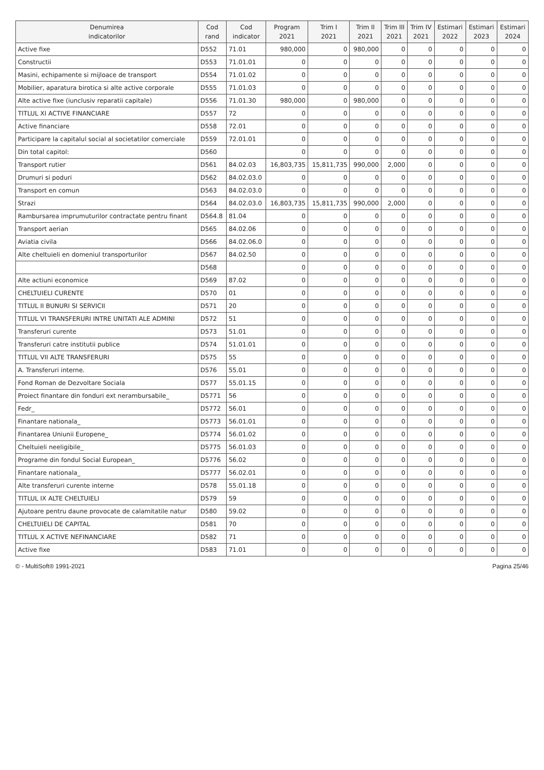| Denumirea indicatorilor | Cod rand | Cod indicator | Program 2021 | Trim I 2021 | Trim II 2021 | Trim III 2021 | Trim IV 2021 | Estimari 2022 | Estimari 2023 | Estimari 2024 |
| --- | --- | --- | --- | --- | --- | --- | --- | --- | --- | --- |
| Active fixe | D552 | 71.01 | 980,000 | 0 | 980,000 | 0 | 0 | 0 | 0 | 0 |
| Constructii | D553 | 71.01.01 | 0 | 0 | 0 | 0 | 0 | 0 | 0 | 0 |
| Masini, echipamente si mijloace de transport | D554 | 71.01.02 | 0 | 0 | 0 | 0 | 0 | 0 | 0 | 0 |
| Mobilier, aparatura birotica si alte active corporale | D555 | 71.01.03 | 0 | 0 | 0 | 0 | 0 | 0 | 0 | 0 |
| Alte active fixe (iunclusiv reparatii capitale) | D556 | 71.01.30 | 980,000 | 0 | 980,000 | 0 | 0 | 0 | 0 | 0 |
| TITLUL XI ACTIVE FINANCIARE | D557 | 72 | 0 | 0 | 0 | 0 | 0 | 0 | 0 | 0 |
| Active financiare | D558 | 72.01 | 0 | 0 | 0 | 0 | 0 | 0 | 0 | 0 |
| Participare la capitalul social al societatilor comerciale | D559 | 72.01.01 | 0 | 0 | 0 | 0 | 0 | 0 | 0 | 0 |
| Din total capitol: | D560 | | 0 | 0 | 0 | 0 | 0 | 0 | 0 | 0 |
| Transport rutier | D561 | 84.02.03 | 16,803,735 | 15,811,735 | 990,000 | 2,000 | 0 | 0 | 0 | 0 |
| Drumuri si poduri | D562 | 84.02.03.0 | 0 | 0 | 0 | 0 | 0 | 0 | 0 | 0 |
| Transport en comun | D563 | 84.02.03.0 | 0 | 0 | 0 | 0 | 0 | 0 | 0 | 0 |
| Strazi | D564 | 84.02.03.0 | 16,803,735 | 15,811,735 | 990,000 | 2,000 | 0 | 0 | 0 | 0 |
| Rambursarea imprumuturilor contractate pentru finant | D564.8 | 81.04 | 0 | 0 | 0 | 0 | 0 | 0 | 0 | 0 |
| Transport aerian | D565 | 84.02.06 | 0 | 0 | 0 | 0 | 0 | 0 | 0 | 0 |
| Aviatia civila | D566 | 84.02.06.0 | 0 | 0 | 0 | 0 | 0 | 0 | 0 | 0 |
| Alte cheltuieli en domeniul transporturilor | D567 | 84.02.50 | 0 | 0 | 0 | 0 | 0 | 0 | 0 | 0 |
| | D568 | | 0 | 0 | 0 | 0 | 0 | 0 | 0 | 0 |
| Alte actiuni economice | D569 | 87.02 | 0 | 0 | 0 | 0 | 0 | 0 | 0 | 0 |
| CHELTUIELI CURENTE | D570 | 01 | 0 | 0 | 0 | 0 | 0 | 0 | 0 | 0 |
| TITLUL II BUNURI SI SERVICII | D571 | 20 | 0 | 0 | 0 | 0 | 0 | 0 | 0 | 0 |
| TITLUL VI TRANSFERURI INTRE UNITATI ALE ADMINI | D572 | 51 | 0 | 0 | 0 | 0 | 0 | 0 | 0 | 0 |
| Transferuri curente | D573 | 51.01 | 0 | 0 | 0 | 0 | 0 | 0 | 0 | 0 |
| Transferuri catre institutii publice | D574 | 51.01.01 | 0 | 0 | 0 | 0 | 0 | 0 | 0 | 0 |
| TITLUL VII ALTE TRANSFERURI | D575 | 55 | 0 | 0 | 0 | 0 | 0 | 0 | 0 | 0 |
| A. Transferuri interne. | D576 | 55.01 | 0 | 0 | 0 | 0 | 0 | 0 | 0 | 0 |
| Fond Roman de Dezvoltare Sociala | D577 | 55.01.15 | 0 | 0 | 0 | 0 | 0 | 0 | 0 | 0 |
| Proiect finantare din fonduri ext nerambursabile_ | D5771 | 56 | 0 | 0 | 0 | 0 | 0 | 0 | 0 | 0 |
| Fedr_ | D5772 | 56.01 | 0 | 0 | 0 | 0 | 0 | 0 | 0 | 0 |
| Finantare nationala_ | D5773 | 56.01.01 | 0 | 0 | 0 | 0 | 0 | 0 | 0 | 0 |
| Finantarea Uniunii Europene_ | D5774 | 56.01.02 | 0 | 0 | 0 | 0 | 0 | 0 | 0 | 0 |
| Cheltuieli neeligibile_ | D5775 | 56.01.03 | 0 | 0 | 0 | 0 | 0 | 0 | 0 | 0 |
| Programe din fondul Social European_ | D5776 | 56.02 | 0 | 0 | 0 | 0 | 0 | 0 | 0 | 0 |
| Finantare nationala_ | D5777 | 56.02.01 | 0 | 0 | 0 | 0 | 0 | 0 | 0 | 0 |
| Alte transferuri curente interne | D578 | 55.01.18 | 0 | 0 | 0 | 0 | 0 | 0 | 0 | 0 |
| TITLUL IX ALTE CHELTUIELI | D579 | 59 | 0 | 0 | 0 | 0 | 0 | 0 | 0 | 0 |
| Ajutoare pentru daune provocate de calamitatile natur | D580 | 59.02 | 0 | 0 | 0 | 0 | 0 | 0 | 0 | 0 |
| CHELTUIELI DE CAPITAL | D581 | 70 | 0 | 0 | 0 | 0 | 0 | 0 | 0 | 0 |
| TITLUL X ACTIVE NEFINANCIARE | D582 | 71 | 0 | 0 | 0 | 0 | 0 | 0 | 0 | 0 |
| Active fixe | D583 | 71.01 | 0 | 0 | 0 | 0 | 0 | 0 | 0 | 0 |
© - MultiSoft® 1991-2021 Pagina 25/46